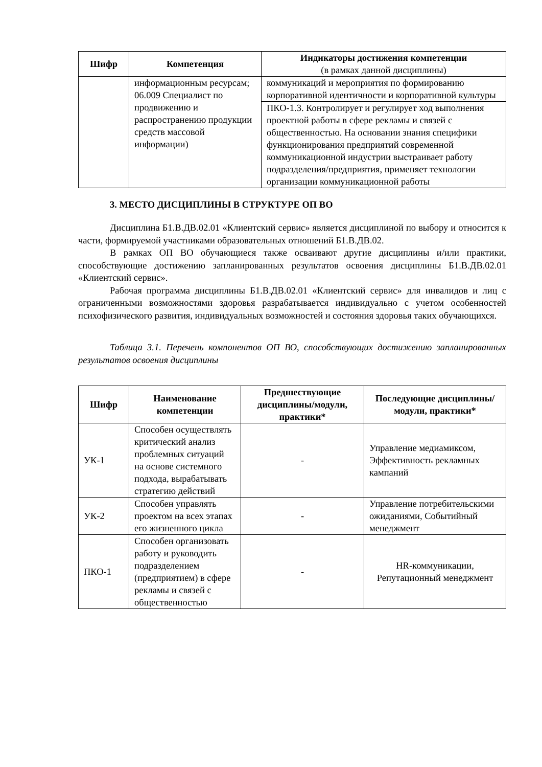| Шифр | Компетенция | Индикаторы достижения компетенции (в рамках данной дисциплины) |
| --- | --- | --- |
| | информационным ресурсам; 06.009 Специалист по продвижению и распространению продукции средств массовой информации) | коммуникаций и мероприятия по формированию корпоративной идентичности и корпоративной культуры |
| | | ПКО-1.3. Контролирует и регулирует ход выполнения проектной работы в сфере рекламы и связей с общественностью. На основании знания специфики функционирования предприятий современной коммуникационной индустрии выстраивает работу подразделения/предприятия, применяет технологии организации коммуникационной работы |
3. МЕСТО ДИСЦИПЛИНЫ В СТРУКТУРЕ ОП ВО
Дисциплина Б1.В.ДВ.02.01 «Клиентский сервис» является дисциплиной по выбору и относится к части, формируемой участниками образовательных отношений Б1.В.ДВ.02.
В рамках ОП ВО обучающиеся также осваивают другие дисциплины и/или практики, способствующие достижению запланированных результатов освоения дисциплины Б1.В.ДВ.02.01 «Клиентский сервис».
Рабочая программа дисциплины Б1.В.ДВ.02.01 «Клиентский сервис» для инвалидов и лиц с ограниченными возможностями здоровья разрабатывается индивидуально с учетом особенностей психофизического развития, индивидуальных возможностей и состояния здоровья таких обучающихся.
Таблица 3.1. Перечень компонентов ОП ВО, способствующих достижению запланированных результатов освоения дисциплины
| Шифр | Наименование компетенции | Предшествующие дисциплины/модули, практики* | Последующие дисциплины/модули, практики* |
| --- | --- | --- | --- |
| УК-1 | Способен осуществлять критический анализ проблемных ситуаций на основе системного подхода, вырабатывать стратегию действий | - | Управление медиамиксом, Эффективность рекламных кампаний |
| УК-2 | Способен управлять проектом на всех этапах его жизненного цикла | - | Управление потребительскими ожиданиями, Событийный менеджмент |
| ПКО-1 | Способен организовать работу и руководить подразделением (предприятием) в сфере рекламы и связей с общественностью | - | HR-коммуникации, Репутационный менеджмент |